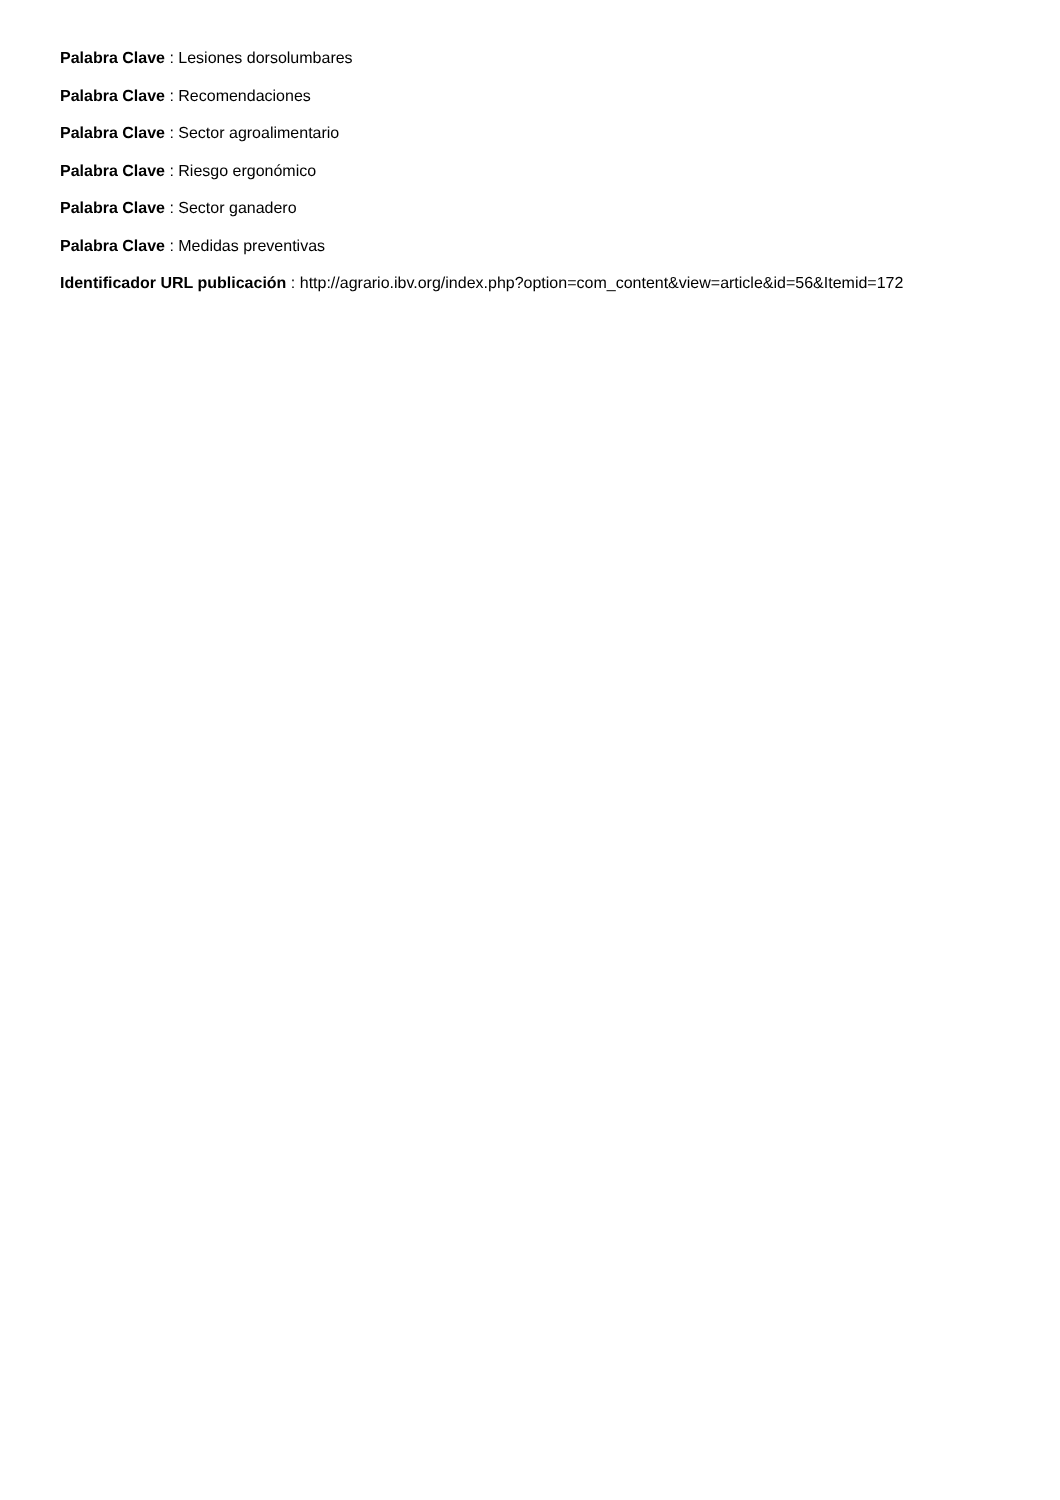Palabra Clave : Lesiones dorsolumbares
Palabra Clave : Recomendaciones
Palabra Clave : Sector agroalimentario
Palabra Clave : Riesgo ergonómico
Palabra Clave : Sector ganadero
Palabra Clave : Medidas preventivas
Identificador URL publicación : http://agrario.ibv.org/index.php?option=com_content&view=article&id=56&Itemid=172